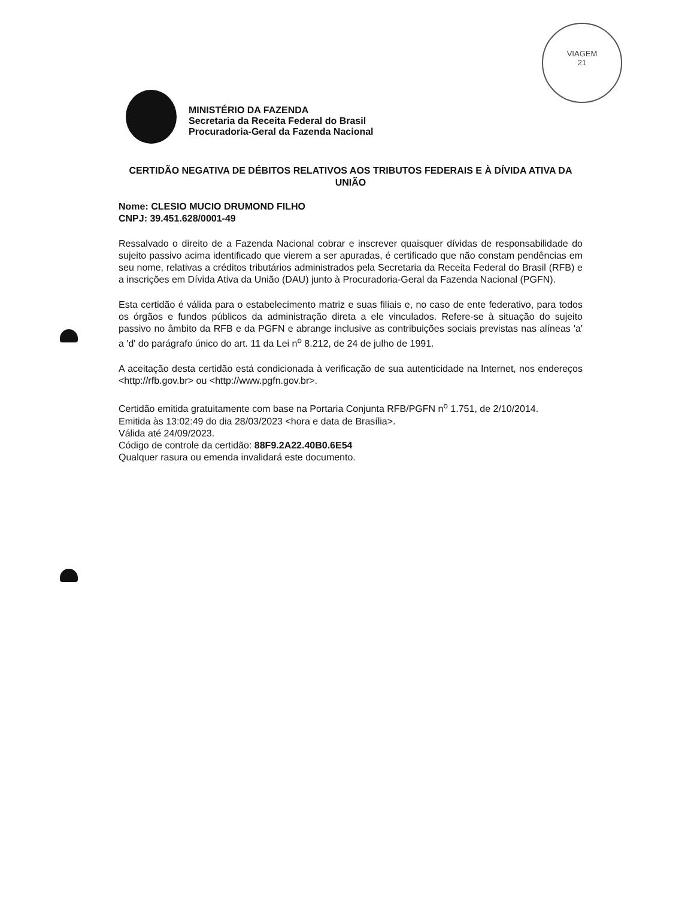VIAGEM
21
MINISTÉRIO DA FAZENDA
Secretaria da Receita Federal do Brasil
Procuradoria-Geral da Fazenda Nacional
CERTIDÃO NEGATIVA DE DÉBITOS RELATIVOS AOS TRIBUTOS FEDERAIS E À DÍVIDA ATIVA DA UNIÃO
Nome: CLESIO MUCIO DRUMOND FILHO
CNPJ: 39.451.628/0001-49
Ressalvado o direito de a Fazenda Nacional cobrar e inscrever quaisquer dívidas de responsabilidade do sujeito passivo acima identificado que vierem a ser apuradas, é certificado que não constam pendências em seu nome, relativas a créditos tributários administrados pela Secretaria da Receita Federal do Brasil (RFB) e a inscrições em Dívida Ativa da União (DAU) junto à Procuradoria-Geral da Fazenda Nacional (PGFN).
Esta certidão é válida para o estabelecimento matriz e suas filiais e, no caso de ente federativo, para todos os órgãos e fundos públicos da administração direta a ele vinculados. Refere-se à situação do sujeito passivo no âmbito da RFB e da PGFN e abrange inclusive as contribuições sociais previstas nas alíneas 'a' a 'd' do parágrafo único do art. 11 da Lei n<sup>o</sup> 8.212, de 24 de julho de 1991.
A aceitação desta certidão está condicionada à verificação de sua autenticidade na Internet, nos endereços <http://rfb.gov.br> ou <http://www.pgfn.gov.br>.
Certidão emitida gratuitamente com base na Portaria Conjunta RFB/PGFN n<sup>o</sup> 1.751, de 2/10/2014.
Emitida às 13:02:49 do dia 28/03/2023 <hora e data de Brasília>.
Válida até 24/09/2023.
Código de controle da certidão: 88F9.2A22.40B0.6E54
Qualquer rasura ou emenda invalidará este documento.